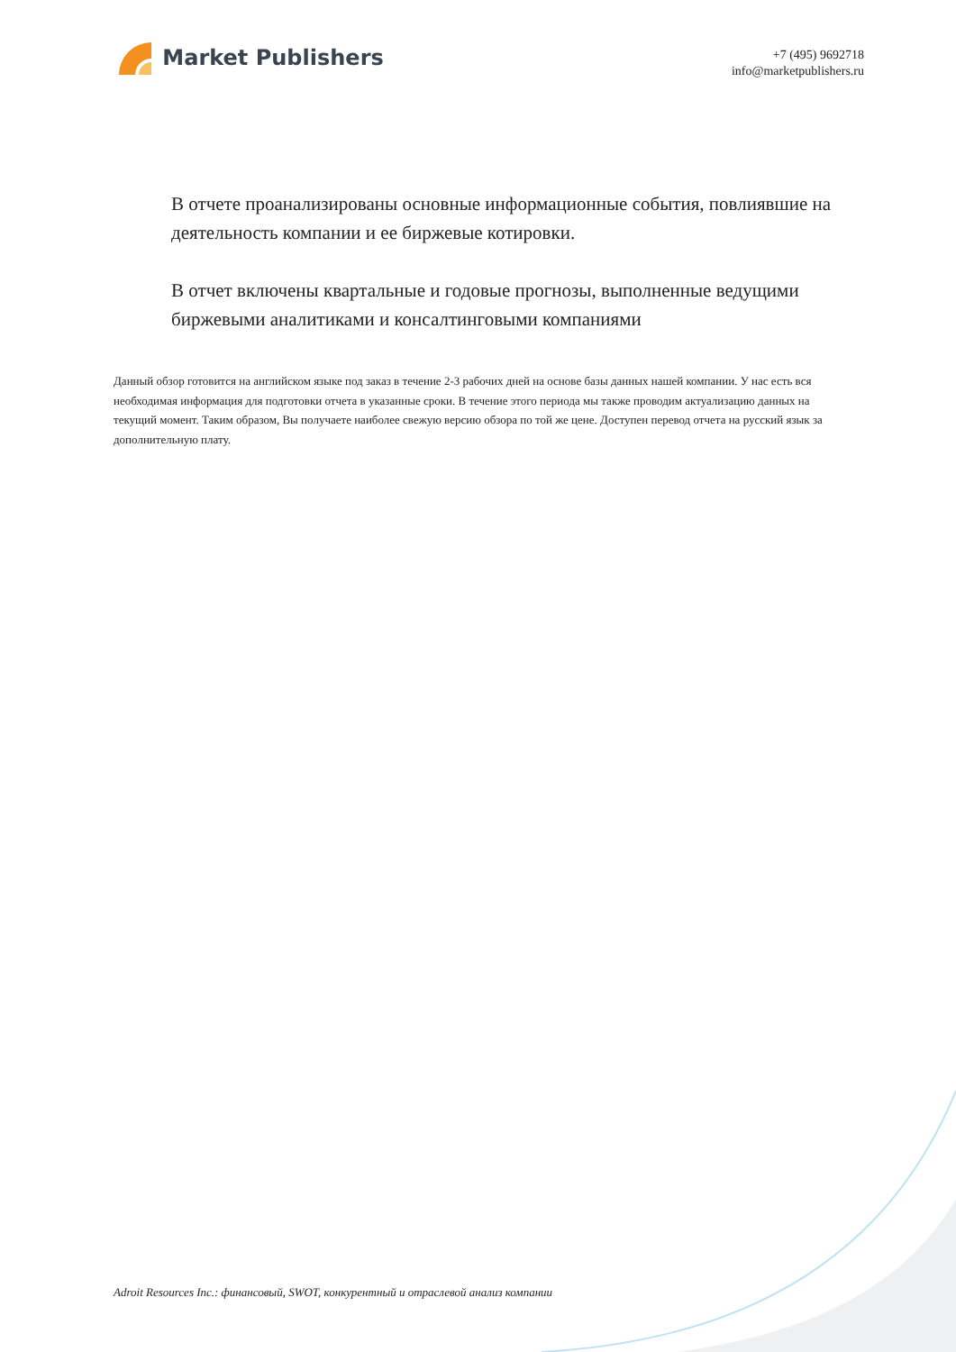Market Publishers
+7 (495) 9692718
info@marketpublishers.ru
В отчете проанализированы основные информационные события, повлиявшие на деятельность компании и ее биржевые котировки.
В отчет включены квартальные и годовые прогнозы, выполненные ведущими биржевыми аналитиками и консалтинговыми компаниями
Данный обзор готовится на английском языке под заказ в течение 2-3 рабочих дней на основе базы данных нашей компании. У нас есть вся необходимая информация для подготовки отчета в указанные сроки. В течение этого периода мы также проводим актуализацию данных на текущий момент. Таким образом, Вы получаете наиболее свежую версию обзора по той же цене. Доступен перевод отчета на русский язык за дополнительную плату.
Adroit Resources Inc.: финансовый, SWOT, конкурентный и отраслевой анализ компании